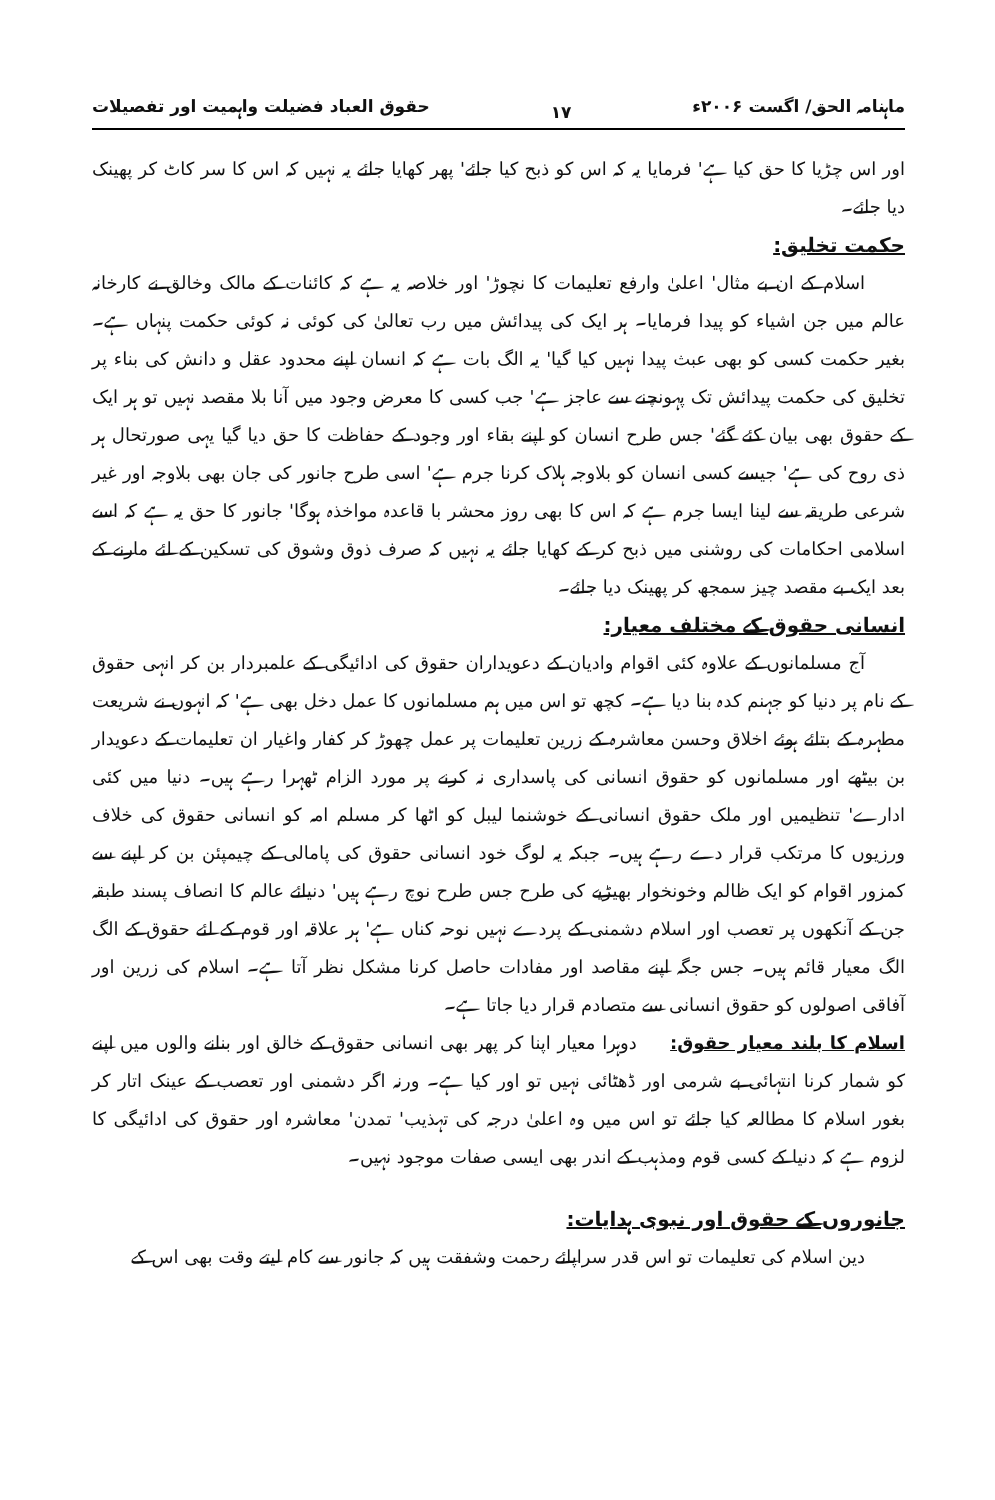ماہنامہ الحق/ اگست ۲۰۰۶ء ۱۷ حقوق العباد فضیلت واہمیت اور تفصیلات
اور اس چڑیا کا حق کیا ہے' فرمایا یہ کہ اس کو ذبح کیا جائے' پھر کھایا جائے یہ نہیں کہ اس کا سر کاٹ کر پھینک دیا جائے۔
حکمت تخلیق:
اسلام کے ان بے مثال' اعلیٰ وارفع تعلیمات کا نچوڑ' اور خلاصہ یہ ہے کہ کائنات کے مالک وخالق نے کارخانہ عالم میں جن اشیاء کو پیدا فرمایا۔ ہر ایک کی پیدائش میں رب تعالیٰ کی کوئی نہ کوئی حکمت پنہاں ہے۔ بغیر حکمت کسی کو بھی عبث پیدا نہیں کیا گیا' یہ الگ بات ہے کہ انسان اپنے محدود عقل و دانش کی بناء پر تخلیق کی حکمت پیدائش تک پہونچنے سے عاجز ہے' جب کسی کا معرض وجود میں آنا بلا مقصد نہیں تو ہر ایک کے حقوق بھی بیان کئے گئے' جس طرح انسان کو اپنے بقاء اور وجود کے حفاظت کا حق دیا گیا یہی صورتحال ہر ذی روح کی ہے' جیسے کسی انسان کو بلاوجہ ہلاک کرنا جرم ہے' اسی طرح جانور کی جان بھی بلاوجہ اور غیر شرعی طریقہ سے لینا ایسا جرم ہے کہ اس کا بھی روز محشر با قاعدہ مواخذہ ہوگا' جانور کا حق یہ ہے کہ اسے اسلامی احکامات کی روشنی میں ذبح کر کے کھایا جائے یہ نہیں کہ صرف ذوق وشوق کی تسکین کے لئے مارنے کے بعد ایک بے مقصد چیز سمجھ کر پھینک دیا جائے۔
انسانی حقوق کے مختلف معیار:
آج مسلمانوں کے علاوہ کئی اقوام وادیان کے دعویداران حقوق کی ادائیگی کے علمبردار بن کر انہی حقوق کے نام پر دنیا کو جہنم کدہ بنا دیا ہے۔ کچھ تو اس میں ہم مسلمانوں کا عمل دخل بھی ہے' کہ انہوں نے شریعت مطہرہ کے بتائے ہوئے اخلاق وحسن معاشرہ کے زرین تعلیمات پر عمل چھوڑ کر کفار واغیار ان تعلیمات کے دعویدار بن بیٹھے اور مسلمانوں کو حقوق انسانی کی پاسداری نہ کرنے پر مورد الزام ٹھہرا رہے ہیں۔ دنیا میں کئی ادارے' تنظیمیں اور ملک حقوق انسانی کے خوشنما لیبل کو اٹھا کر مسلم امہ کو انسانی حقوق کی خلاف ورزیوں کا مرتکب قرار دے رہے ہیں۔ جبکہ یہ لوگ خود انسانی حقوق کی پامالی کے چیمپئن بن کر اپنے سے کمزور اقوام کو ایک ظالم وخونخوار بھیڑیے کی طرح جس طرح نوچ رہے ہیں' دنیائے عالم کا انصاف پسند طبقہ جن کے آنکھوں پر تعصب اور اسلام دشمنی کے پردے نہیں نوحہ کناں ہے' ہر علاقہ اور قوم کے لئے حقوق کے الگ الگ معیار قائم ہیں۔ جس جگہ اپنے مقاصد اور مفادات حاصل کرنا مشکل نظر آتا ہے۔ اسلام کی زرین اور آفاقی اصولوں کو حقوق انسانی سے متصادم قرار دیا جاتا ہے۔
اسلام کا بلند معیار حقوق: دوہرا معیار اپنا کر پھر بھی انسانی حقوق کے خالق اور بنانے والوں میں اپنے کو شمار کرنا انتہائی بے شرمی اور ڈھٹائی نہیں تو اور کیا ہے۔ ورنہ اگر دشمنی اور تعصب کے عینک اتار کر بغور اسلام کا مطالعہ کیا جائے تو اس میں وہ اعلیٰ درجہ کی تہذیب' تمدن' معاشرہ اور حقوق کی ادائیگی کا لزوم ہے کہ دنیا کے کسی قوم ومذہب کے اندر بھی ایسی صفات موجود نہیں۔
جانوروں کے حقوق اور نبوی ہدایات:
دین اسلام کی تعلیمات تو اس قدر سراپائے رحمت وشفقت ہیں کہ جانور سے کام لیتے وقت بھی اس کے